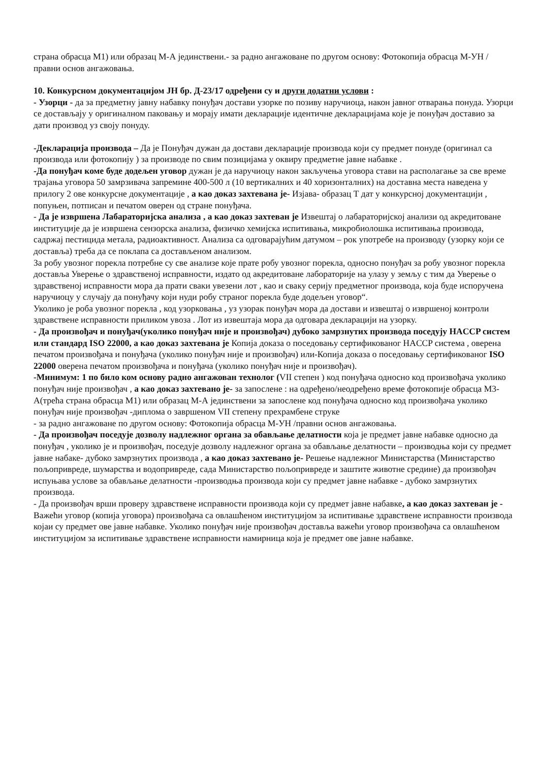страна обрасца М1) или образац М-А јединствени.- за радно ангажоване по другом основу: Фотокопија обрасца М-УН /правни основ ангажовања.
10. Конкурсном документацијом ЈН бр. Д-23/17 одређени су и други додатни услови :
- Узорци - да за предметну јавну набавку понуђач достави узорке по позиву наручиоца, након јавног отварања понуда. Узорци се достављају у оригиналном паковању и морају имати декларације идентичне декларацијама које је понуђач доставио за дати производ уз своју понуду.
-Декларација производа – Да је Понуђач дужан да достави декларације производа који су предмет понуде (оригинал са производа или фотокопију ) за производе по свим позицијама у оквиру предметне јавне набавке .
-Да понуђач коме буде додељен уговор дужан је да наручиоцу након закључења уговора стави на располагање за све време трајања уговора 50 замрзивача запремине 400-500 л (10 вертикалних и 40 хоризонталних) на доставна места наведена у прилогу 2 ове конкурсне документације , а као доказ захтевана је- Изјава- образац Т дат у конкурсној документацији , попуњен, потписан и печатом оверен од стране понуђача.
- Да је извршена Лабараторијска анализа , а као доказ захтеван је Извештај о лабараторијској анализи од акредитоване институције да је извршена сензорска анализа, физичко хемијска испитивања, микробиолошка испитивања производа, садржај пестицида метала, радиоактивност. Анализа са одговарајућим датумом – рок употребе на производу (узорку који се доставља) треба да се поклапа са достављеном анализом.
За робу увозног порекла потребне су све анализе које прате робу увозног порекла, односно понуђач за робу увозног порекла доставља Уверење о здравственој исправности, издато од акредитоване лабораторије на улазу у земљу с тим да Уверење о здравственој исправности мора да прати сваки увезени лот , као и сваку серију предметног производа, која буде испоручена наручиоцу у случају да понуђачу који нуди робу страног порекла буде додељен уговор“.
Уколико је роба увозног порекла , код узорковања , уз узорак понуђач мора да достави и извештај о извршеној контроли здравствене исправности приликом увоза . Лот из извештаја мора да одговара декларацији на узорку.
- Да произвођач и понуђач(уколико понуђач није и произвођач) дубоко замрзнутих производа поседују HACCP систем или стандард ISO 22000, а као доказ захтевана је Копија доказа о поседовању сертификованог HACCP система , оверена печатом произвођача и понуђача (уколико понуђач није и произвођач) или-Копија доказа о поседовању сертификованог ISO 22000 оверена печатом произвођача и понуђача (уколико понуђач није и произвођач).
-Минимум: 1 по било ком основу радно ангажован технолог (VII степен ) код понуђача односно код произвођача уколико понуђач није произвођач , а као доказ захтевано је- за запослене : на одређено/неодређено време фотокопије обрасца М3-А(трећа страна обрасца М1) или образац М-А јединствени за запослене код понуђача односно код произвођача уколико понуђач није произвођач -диплома о завршеном VII степену прехрамбене струке
- за радно ангажоване по другом основу: Фотокопија обрасца М-УН /правни основ ангажовања.
- Да произвођач поседује дозволу надлежног органа за обављање делатности која је предмет јавне набавке односно да понуђач , уколико је и произвођач, поседује дозволу надлежног органа за обављање делатности – производња који су предмет јавне набаке- дубоко замрзнутих производа , а као доказ захтевано је- Решење надлежног Министарства (Министарство пољопривреде, шумарства и водопривреде, сада Министарство пољопривреде и заштите животне средине) да произвођач испуњава услове за обављање делатности -производња производа који су предмет јавне набавке - дубоко замрзнутих производа.
- Да произвођач врши проверу здравствене исправности производа који су предмет јавне набавке, а као доказ захтеван је - Важећи уговор (копија уговора) произвођача са овлашћеном институцијом за испитивање здравствене исправности производа којаи су предмет ове јавне набавке. Уколико понуђач није произвођач доставља важећи уговор произвођача са овлашћеном институцијом за испитивање здравствене исправности намирница која је предмет ове јавне набавке.